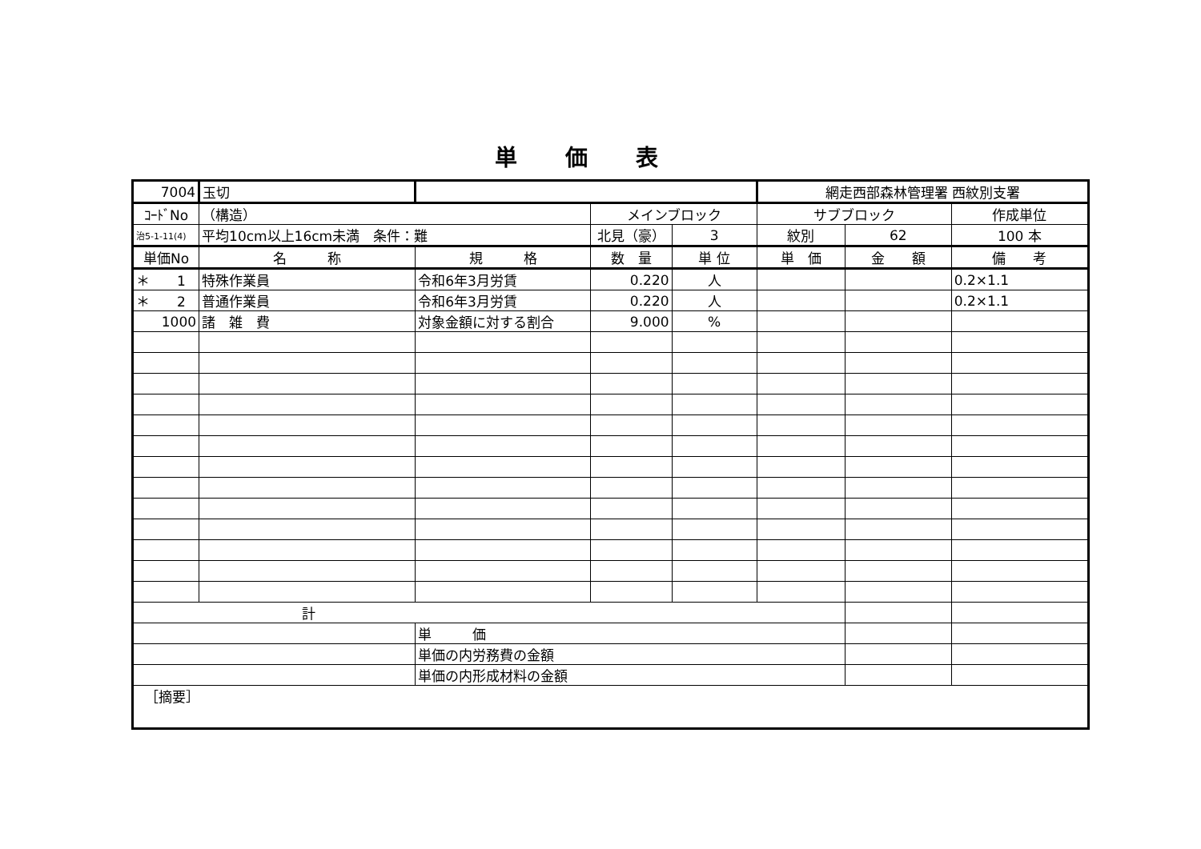単価表
| 7004 | 玉切 | | | | 網走西部森林管理署 西紋別支署 | | |
| ｺｰﾄﾞNo | （構造） | | メインブロック | | サブブロック | | 作成単位 |
| 治5-1-11(4) | 平均10cm以上16cm未満 条件：難 | | 北見（豪） | 3 | 紋別 | 62 | 100 本 |
| 単価No | 名 称 | 規 格 | 数 量 | 単 位 | 単 価 | 金 額 | 備 考 |
| ＊ 1 | 特殊作業員 | 令和6年3月労賃 | 0.220 | 人 | | | 0.2×1.1 |
| ＊ 2 | 普通作業員 | 令和6年3月労賃 | 0.220 | 人 | | | 0.2×1.1 |
| 1000 | 諸 雑 費 | 対象金額に対する割合 | 9.000 | % | | | |
| 計 | | | | | | | |
| | | 単 価 | | | | | |
| | | 単価の内労務費の金額 | | | | | |
| | | 単価の内形成材料の金額 | | | | | |
| ［摘要］ | | | | | | | |